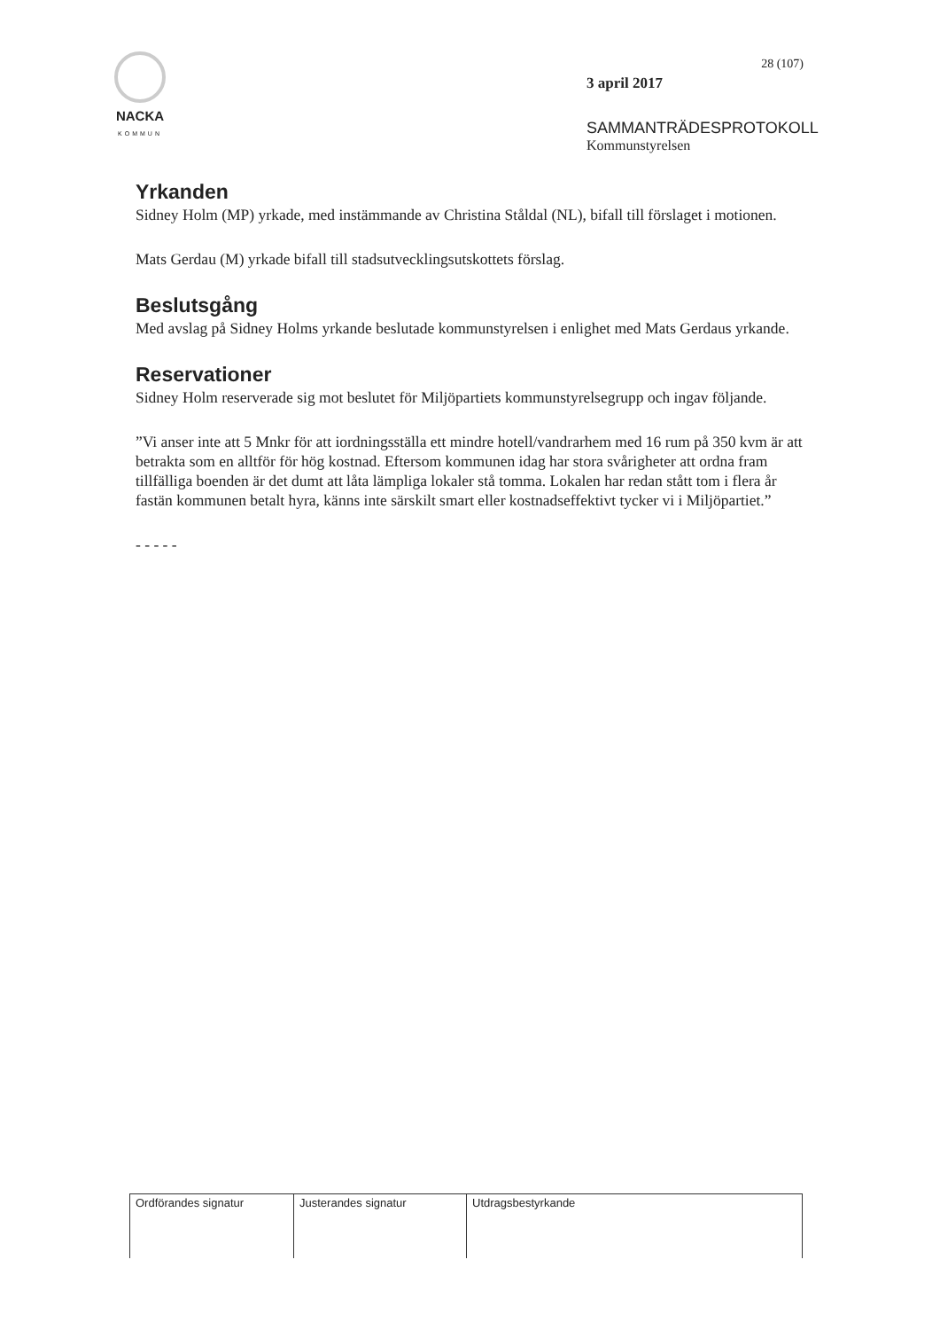NACKA
KOMMUN
28 (107)
3 april 2017
SAMMANTRÄDESPROTOKOLL
Kommunstyrelsen
Yrkanden
Sidney Holm (MP) yrkade, med instämmande av Christina Ståldal (NL), bifall till förslaget i motionen.
Mats Gerdau (M) yrkade bifall till stadsutvecklingsutskottets förslag.
Beslutsgång
Med avslag på Sidney Holms yrkande beslutade kommunstyrelsen i enlighet med Mats Gerdaus yrkande.
Reservationer
Sidney Holm reserverade sig mot beslutet för Miljöpartiets kommunstyrelsegrupp och ingav följande.
”Vi anser inte att 5 Mnkr för att iordningsställa ett mindre hotell/vandrarhem med 16 rum på 350 kvm är att betrakta som en alltför för hög kostnad. Eftersom kommunen idag har stora svårigheter att ordna fram tillfälliga boenden är det dumt att låta lämpliga lokaler stå tomma. Lokalen har redan stått tom i flera år fastän kommunen betalt hyra, känns inte särskilt smart eller kostnadseffektivt tycker vi i Miljöpartiet.”
- - - - -
| Ordförandes signatur | Justerandes signatur | Utdragsbestyrkande |